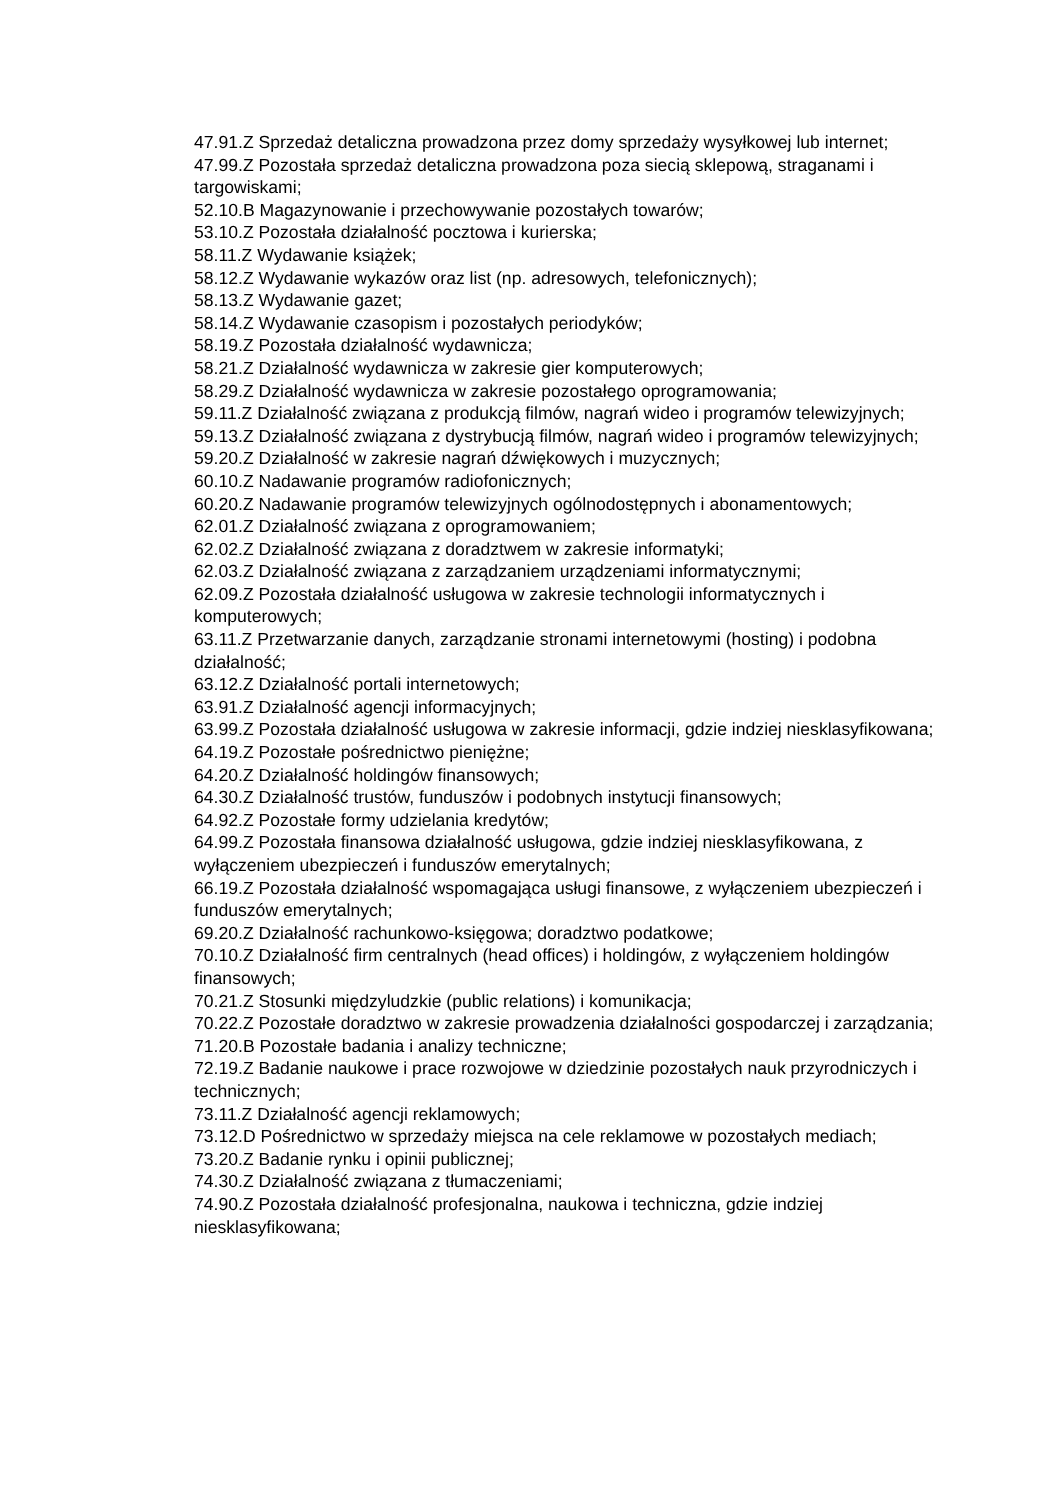47.91.Z Sprzedaż detaliczna prowadzona przez domy sprzedaży wysyłkowej lub internet;
47.99.Z Pozostała sprzedaż detaliczna prowadzona poza siecią sklepową, straganami i targowiskami;
52.10.B Magazynowanie i przechowywanie pozostałych towarów;
53.10.Z Pozostała działalność pocztowa i kurierska;
58.11.Z Wydawanie książek;
58.12.Z Wydawanie wykazów oraz list (np. adresowych, telefonicznych);
58.13.Z Wydawanie gazet;
58.14.Z Wydawanie czasopism i pozostałych periodyków;
58.19.Z Pozostała działalność wydawnicza;
58.21.Z Działalność wydawnicza w zakresie gier komputerowych;
58.29.Z Działalność wydawnicza w zakresie pozostałego oprogramowania;
59.11.Z Działalność związana z produkcją filmów, nagrań wideo i programów telewizyjnych;
59.13.Z Działalność związana z dystrybucją filmów, nagrań wideo i programów telewizyjnych;
59.20.Z Działalność w zakresie nagrań dźwiękowych i muzycznych;
60.10.Z Nadawanie programów radiofonicznych;
60.20.Z Nadawanie programów telewizyjnych ogólnodostępnych i abonamentowych;
62.01.Z Działalność związana z oprogramowaniem;
62.02.Z Działalność związana z doradztwem w zakresie informatyki;
62.03.Z Działalność związana z zarządzaniem urządzeniami informatycznymi;
62.09.Z Pozostała działalność usługowa w zakresie technologii informatycznych i komputerowych;
63.11.Z Przetwarzanie danych, zarządzanie stronami internetowymi (hosting) i podobna działalność;
63.12.Z Działalność portali internetowych;
63.91.Z Działalność agencji informacyjnych;
63.99.Z Pozostała działalność usługowa w zakresie informacji, gdzie indziej niesklasyfikowana;
64.19.Z Pozostałe pośrednictwo pieniężne;
64.20.Z Działalność holdingów finansowych;
64.30.Z Działalność trustów, funduszów i podobnych instytucji finansowych;
64.92.Z Pozostałe formy udzielania kredytów;
64.99.Z Pozostała finansowa działalność usługowa, gdzie indziej niesklasyfikowana, z wyłączeniem ubezpieczeń i funduszów emerytalnych;
66.19.Z Pozostała działalność wspomagająca usługi finansowe, z wyłączeniem ubezpieczeń i funduszów emerytalnych;
69.20.Z Działalność rachunkowo-księgowa; doradztwo podatkowe;
70.10.Z Działalność firm centralnych (head offices) i holdingów, z wyłączeniem holdingów finansowych;
70.21.Z Stosunki międzyludzkie (public relations) i komunikacja;
70.22.Z Pozostałe doradztwo w zakresie prowadzenia działalności gospodarczej i zarządzania;
71.20.B Pozostałe badania i analizy techniczne;
72.19.Z Badanie naukowe i prace rozwojowe w dziedzinie pozostałych nauk przyrodniczych i technicznych;
73.11.Z Działalność agencji reklamowych;
73.12.D Pośrednictwo w sprzedaży miejsca na cele reklamowe w pozostałych mediach;
73.20.Z Badanie rynku i opinii publicznej;
74.30.Z Działalność związana z tłumaczeniami;
74.90.Z Pozostała działalność profesjonalna, naukowa i techniczna, gdzie indziej niesklasyfikowana;